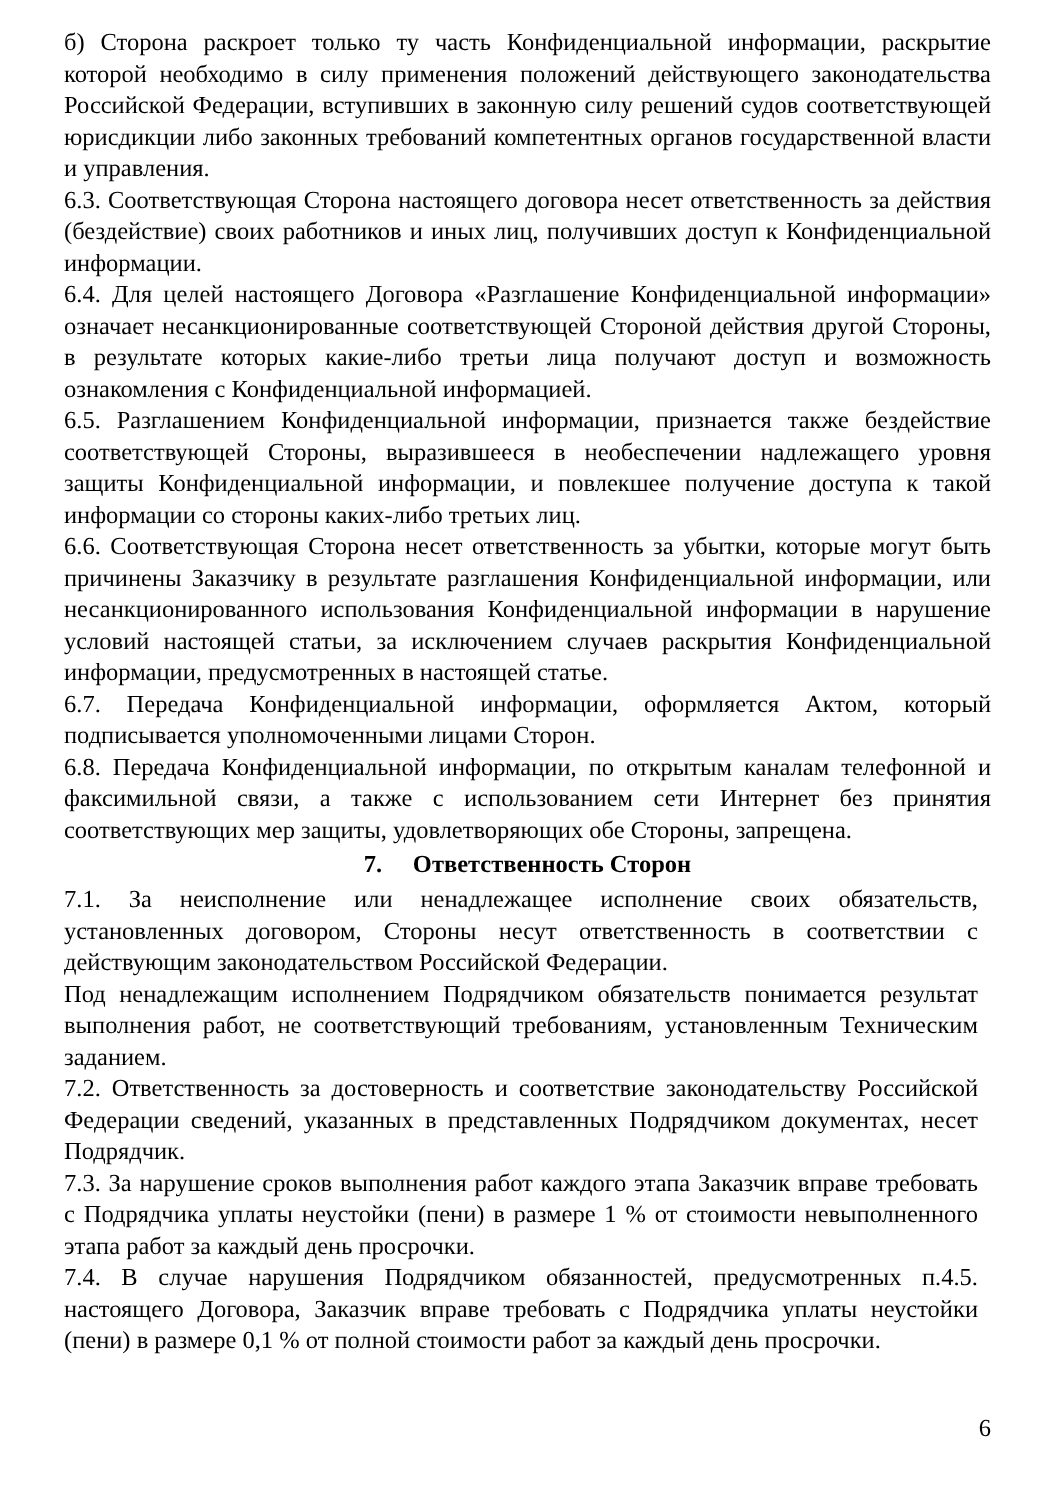б) Сторона раскроет только ту часть Конфиденциальной информации, раскрытие которой необходимо в силу применения положений действующего законодательства Российской Федерации, вступивших в законную силу решений судов соответствующей юрисдикции либо законных требований компетентных органов государственной власти и управления.
6.3. Соответствующая Сторона настоящего договора несет ответственность за действия (бездействие) своих работников и иных лиц, получивших доступ к Конфиденциальной информации.
6.4. Для целей настоящего Договора «Разглашение Конфиденциальной информации» означает несанкционированные соответствующей Стороной действия другой Стороны, в результате которых какие-либо третьи лица получают доступ и возможность ознакомления с Конфиденциальной информацией.
6.5. Разглашением Конфиденциальной информации, признается также бездействие соответствующей Стороны, выразившееся в необеспечении надлежащего уровня защиты Конфиденциальной информации, и повлекшее получение доступа к такой информации со стороны каких-либо третьих лиц.
6.6. Соответствующая Сторона несет ответственность за убытки, которые могут быть причинены Заказчику в результате разглашения Конфиденциальной информации, или несанкционированного использования Конфиденциальной информации в нарушение условий настоящей статьи, за исключением случаев раскрытия Конфиденциальной информации, предусмотренных в настоящей статье.
6.7. Передача Конфиденциальной информации, оформляется Актом, который подписывается уполномоченными лицами Сторон.
6.8. Передача Конфиденциальной информации, по открытым каналам телефонной и факсимильной связи, а также с использованием сети Интернет без принятия соответствующих мер защиты, удовлетворяющих обе Стороны, запрещена.
7. Ответственность Сторон
7.1. За неисполнение или ненадлежащее исполнение своих обязательств, установленных договором, Стороны несут ответственность в соответствии с действующим законодательством Российской Федерации.
Под ненадлежащим исполнением Подрядчиком обязательств понимается результат выполнения работ, не соответствующий требованиям, установленным Техническим заданием.
7.2. Ответственность за достоверность и соответствие законодательству Российской Федерации сведений, указанных в представленных Подрядчиком документах, несет Подрядчик.
7.3. За нарушение сроков выполнения работ каждого этапа Заказчик вправе требовать с Подрядчика уплаты неустойки (пени) в размере 1 % от стоимости невыполненного этапа работ за каждый день просрочки.
7.4. В случае нарушения Подрядчиком обязанностей, предусмотренных п.4.5. настоящего Договора, Заказчик вправе требовать с Подрядчика уплаты неустойки (пени) в размере 0,1 % от полной стоимости работ за каждый день просрочки.
6